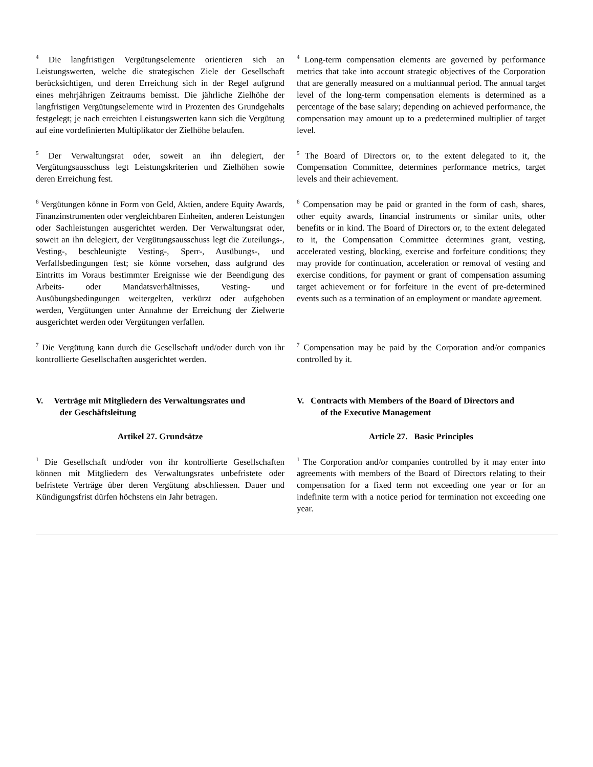<sup>4</sup> Die langfristigen Vergütungselemente orientieren sich an Leistungswerten, welche die strategischen Ziele der Gesellschaft berücksichtigen, und deren Erreichung sich in der Regel aufgrund eines mehrjährigen Zeitraums bemisst. Die jährliche Zielhöhe der langfristigen Vergütungselemente wird in Prozenten des Grundgehalts festgelegt; je nach erreichten Leistungswerten kann sich die Vergütung auf eine vordefinierten Multiplikator der Zielhöhe belaufen.
<sup>4</sup> Long-term compensation elements are governed by performance metrics that take into account strategic objectives of the Corporation that are generally measured on a multiannual period. The annual target level of the long-term compensation elements is determined as a percentage of the base salary; depending on achieved performance, the compensation may amount up to a predetermined multiplier of target level.
<sup>5</sup> Der Verwaltungsrat oder, soweit an ihn delegiert, der Vergütungsausschuss legt Leistungskriterien und Zielhöhen sowie deren Erreichung fest.
<sup>5</sup> The Board of Directors or, to the extent delegated to it, the Compensation Committee, determines performance metrics, target levels and their achievement.
<sup>6</sup> Vergütungen könne in Form von Geld, Aktien, andere Equity Awards, Finanzinstrumenten oder vergleichbaren Einheiten, anderen Leistungen oder Sachleistungen ausgerichtet werden. Der Verwaltungsrat oder, soweit an ihn delegiert, der Vergütungsausschuss legt die Zuteilungs-, Vesting-, beschleunigte Vesting-, Sperr-, Ausübungs-, und Verfallsbedingungen fest; sie könne vorsehen, dass aufgrund des Eintritts im Voraus bestimmter Ereignisse wie der Beendigung des Arbeits- oder Mandatsverhältnisses, Vesting- und Ausübungsbedingungen weitergelten, verkürzt oder aufgehoben werden, Vergütungen unter Annahme der Erreichung der Zielwerte ausgerichtet werden oder Vergütungen verfallen.
<sup>6</sup> Compensation may be paid or granted in the form of cash, shares, other equity awards, financial instruments or similar units, other benefits or in kind. The Board of Directors or, to the extent delegated to it, the Compensation Committee determines grant, vesting, accelerated vesting, blocking, exercise and forfeiture conditions; they may provide for continuation, acceleration or removal of vesting and exercise conditions, for payment or grant of compensation assuming target achievement or for forfeiture in the event of pre-determined events such as a termination of an employment or mandate agreement.
<sup>7</sup> Die Vergütung kann durch die Gesellschaft und/oder durch von ihr kontrollierte Gesellschaften ausgerichtet werden.
<sup>7</sup> Compensation may be paid by the Corporation and/or companies controlled by it.
V. Verträge mit Mitgliedern des Verwaltungsrates und
der Geschäftsleitung
V. Contracts with Members of the Board of Directors and
of the Executive Management
Artikel 27. Grundsätze Article 27. Basic Principles
<sup>1</sup> Die Gesellschaft und/oder von ihr kontrollierte Gesellschaften können mit Mitgliedern des Verwaltungsrates unbefristete oder befristete Verträge über deren Vergütung abschliessen. Dauer und Kündigungsfrist dürfen höchstens ein Jahr betragen.
<sup>1</sup> The Corporation and/or companies controlled by it may enter into agreements with members of the Board of Directors relating to their compensation for a fixed term not exceeding one year or for an indefinite term with a notice period for termination not exceeding one year.